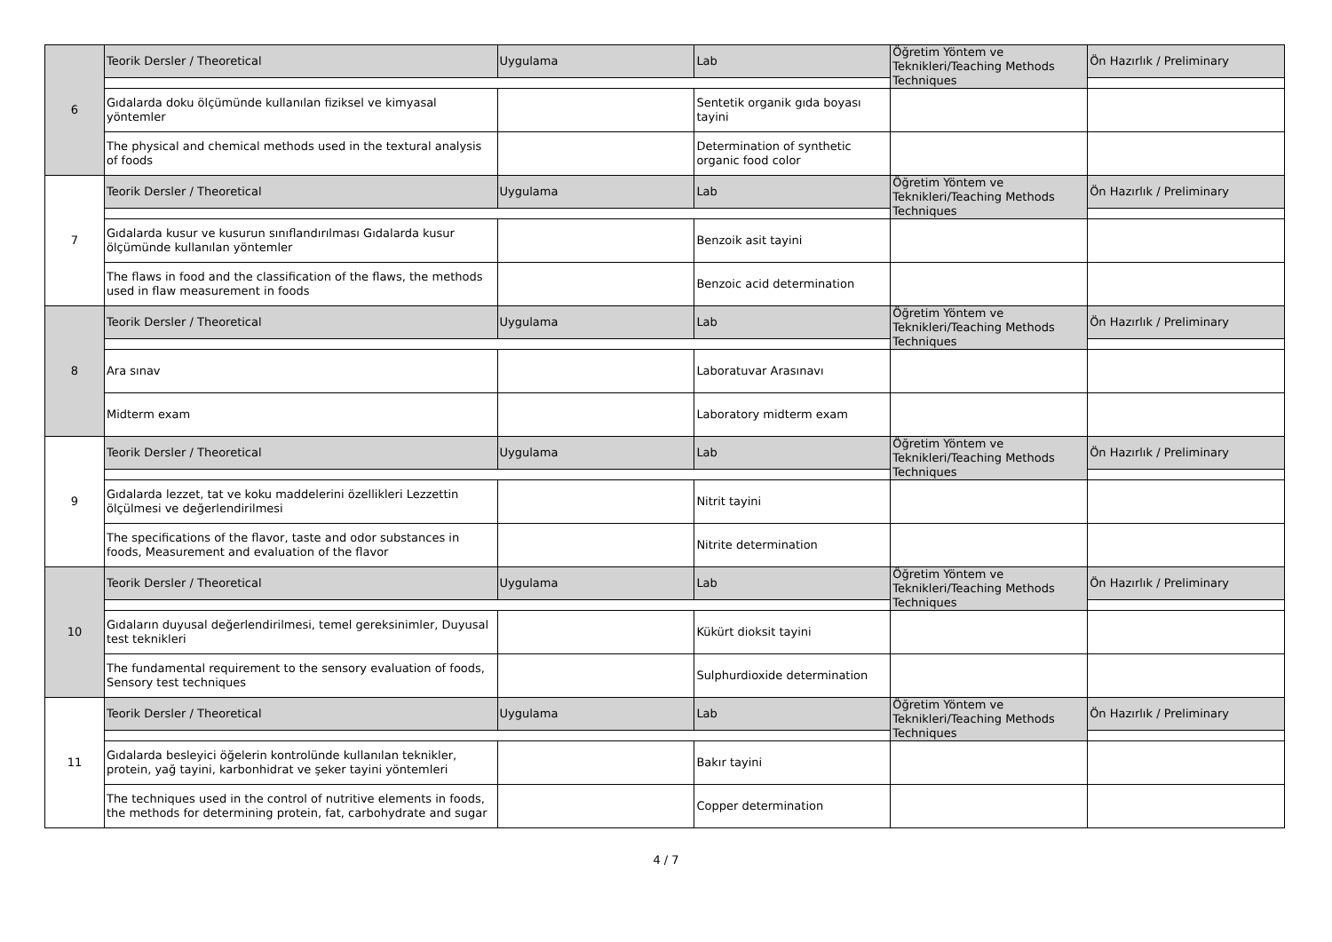| 6 | Teorik Dersler / Theoretical | Uygulama | Lab | Öğretim Yöntem ve Teknikleri/Teaching Methods Techniques | Ön Hazırlık / Preliminary |
| | Gıdalarda doku ölçümünde kullanılan fiziksel ve kimyasal yöntemler | | Sentetik organik gıda boyası tayini | | |
| | The physical and chemical methods used in the textural analysis of foods | | Determination of synthetic organic food color | | |
| 7 | Teorik Dersler / Theoretical | Uygulama | Lab | Öğretim Yöntem ve Teknikleri/Teaching Methods Techniques | Ön Hazırlık / Preliminary |
| | Gıdalarda kusur ve kusurun sınıflandırılması Gıdalarda kusur ölçümünde kullanılan yöntemler | | Benzoik asit tayini | | |
| | The flaws in food and the classification of the flaws, the methods used in flaw measurement in foods | | Benzoic acid determination | | |
| 8 | Teorik Dersler / Theoretical | Uygulama | Lab | Öğretim Yöntem ve Teknikleri/Teaching Methods Techniques | Ön Hazırlık / Preliminary |
| | Ara sınav | | Laboratuvar Arasınavı | | |
| | Midterm exam | | Laboratory midterm exam | | |
| 9 | Teorik Dersler / Theoretical | Uygulama | Lab | Öğretim Yöntem ve Teknikleri/Teaching Methods Techniques | Ön Hazırlık / Preliminary |
| | Gıdalarda lezzet, tat ve koku maddelerini özellikleri Lezzettin ölçülmesi ve değerlendirilmesi | | Nitrit tayini | | |
| | The specifications of the flavor, taste and odor substances in foods, Measurement and evaluation of the flavor | | Nitrite determination | | |
| 10 | Teorik Dersler / Theoretical | Uygulama | Lab | Öğretim Yöntem ve Teknikleri/Teaching Methods Techniques | Ön Hazırlık / Preliminary |
| | Gıdaların duyusal değerlendirilmesi, temel gereksinimler, Duyusal test teknikleri | | Kükürt dioksit tayini | | |
| | The fundamental requirement to the sensory evaluation of foods, Sensory test techniques | | Sulphurdioxide determination | | |
| 11 | Teorik Dersler / Theoretical | Uygulama | Lab | Öğretim Yöntem ve Teknikleri/Teaching Methods Techniques | Ön Hazırlık / Preliminary |
| | Gıdalarda besleyici öğelerin kontrolünde kullanılan teknikler, protein, yağ tayini, karbonhidrat ve şeker tayini yöntemleri | | Bakır tayini | | |
| | The techniques used in the control of nutritive elements in foods, the methods for determining protein, fat, carbohydrate and sugar | | Copper determination | | |
4 / 7